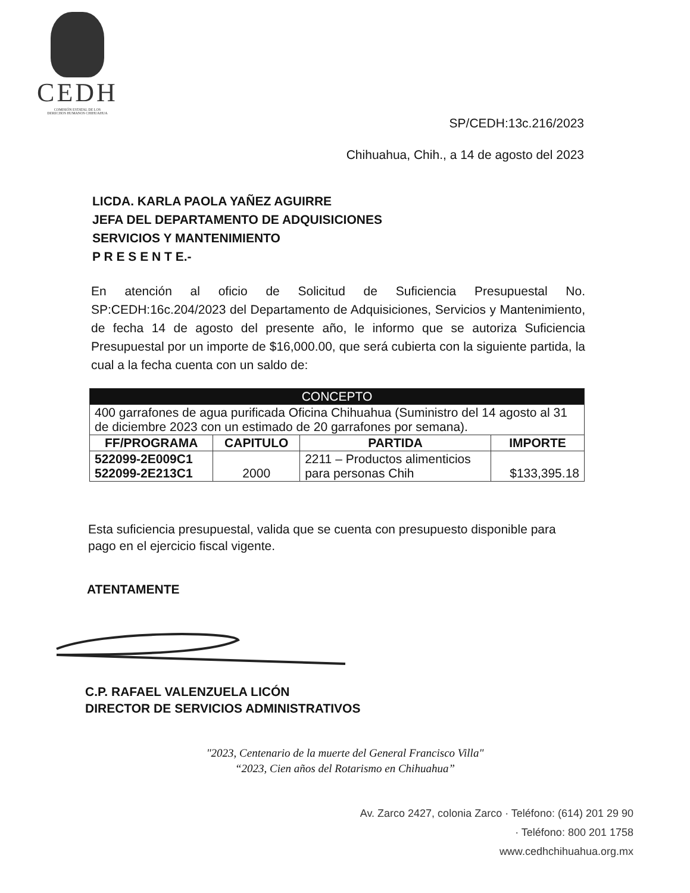CEDH
COMISIÓN ESTATAL DE LOS
DERECHOS HUMANOS CHIHUAHUA
SP/CEDH:13c.216/2023
Chihuahua, Chih., a 14 de agosto del 2023
LICDA. KARLA PAOLA YAÑEZ AGUIRRE
JEFA DEL DEPARTAMENTO DE ADQUISICIONES
SERVICIOS Y MANTENIMIENTO
P R E S E N T E.-
En atención al oficio de Solicitud de Suficiencia Presupuestal No. SP:CEDH:16c.204/2023 del Departamento de Adquisiciones, Servicios y Mantenimiento, de fecha 14 de agosto del presente año, le informo que se autoriza Suficiencia Presupuestal por un importe de $16,000.00, que será cubierta con la siguiente partida, la cual a la fecha cuenta con un saldo de:
| CONCEPTO | | | |
| --- | --- | --- | --- |
| 400 garrafones de agua purificada Oficina Chihuahua (Suministro del 14 agosto al 31 de diciembre 2023 con un estimado de 20 garrafones por semana). | | | |
| FF/PROGRAMA | CAPITULO | PARTIDA | IMPORTE |
| 522099-2E009C1 522099-2E213C1 | 2000 | 2211 – Productos alimenticios para personas Chih | $133,395.18 |
Esta suficiencia presupuestal, valida que se cuenta con presupuesto disponible para pago en el ejercicio fiscal vigente.
ATENTAMENTE
C.P. RAFAEL VALENZUELA LICÓN
DIRECTOR DE SERVICIOS ADMINISTRATIVOS
"2023, Centenario de la muerte del General Francisco Villa"
“2023, Cien años del Rotarismo en Chihuahua”
Av. Zarco 2427, colonia Zarco · Teléfono: (614) 201 29 90
· Teléfono: 800 201 1758
www.cedhchihuahua.org.mx